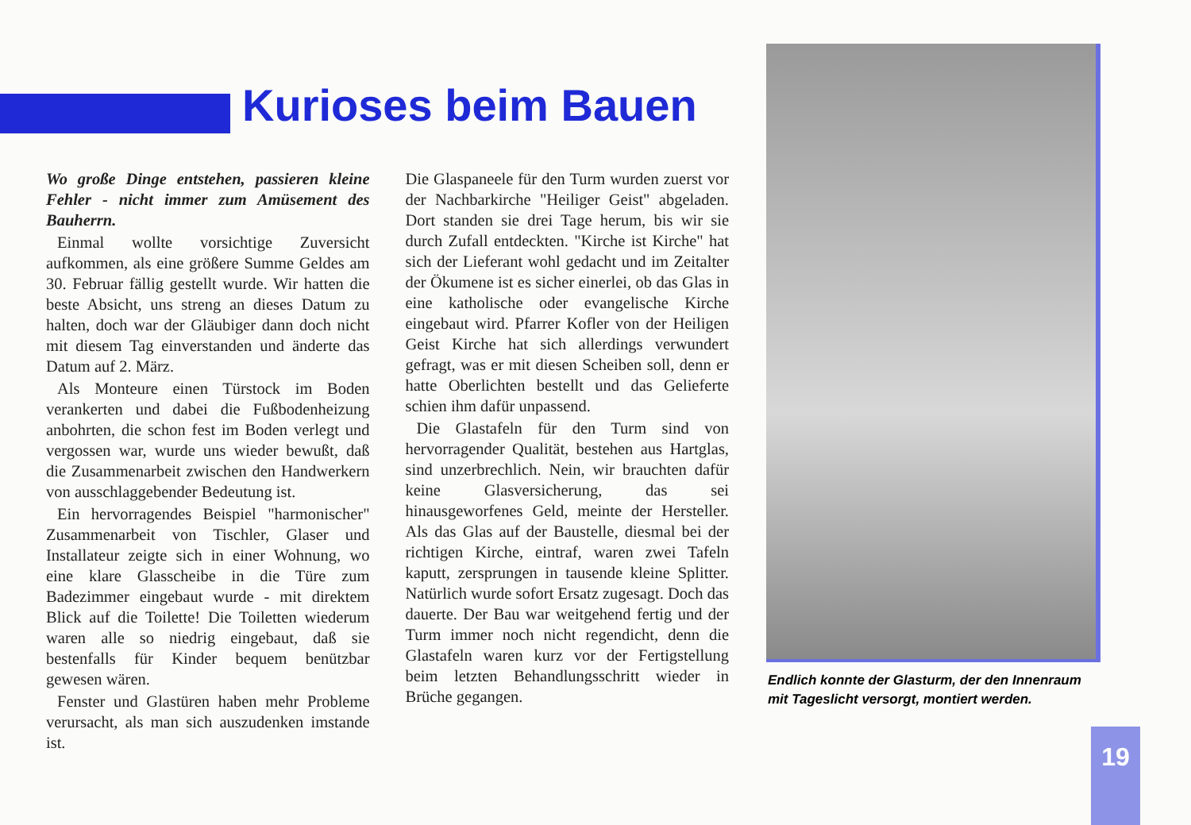Kurioses beim Bauen
Wo große Dinge entstehen, passieren kleine Fehler - nicht immer zum Amüsement des Bauherrn.
Einmal wollte vorsichtige Zuversicht aufkommen, als eine größere Summe Geldes am 30. Februar fällig gestellt wurde. Wir hatten die beste Absicht, uns streng an dieses Datum zu halten, doch war der Gläubiger dann doch nicht mit diesem Tag einverstanden und änderte das Datum auf 2. März.
Als Monteure einen Türstock im Boden verankerten und dabei die Fußbodenheizung anbohrten, die schon fest im Boden verlegt und vergossen war, wurde uns wieder bewußt, daß die Zusammenarbeit zwischen den Handwerkern von ausschlaggebender Bedeutung ist.
Ein hervorragendes Beispiel "harmonischer" Zusammenarbeit von Tischler, Glaser und Installateur zeigte sich in einer Wohnung, wo eine klare Glasscheibe in die Türe zum Badezimmer eingebaut wurde - mit direktem Blick auf die Toilette! Die Toiletten wiederum waren alle so niedrig eingebaut, daß sie bestenfalls für Kinder bequem benützbar gewesen wären.
Fenster und Glastüren haben mehr Probleme verursacht, als man sich auszudenken imstande ist.
Die Glaspaneele für den Turm wurden zuerst vor der Nachbarkirche "Heiliger Geist" abgeladen. Dort standen sie drei Tage herum, bis wir sie durch Zufall entdeckten. "Kirche ist Kirche" hat sich der Lieferant wohl gedacht und im Zeitalter der Ökumene ist es sicher einerlei, ob das Glas in eine katholische oder evangelische Kirche eingebaut wird. Pfarrer Kofler von der Heiligen Geist Kirche hat sich allerdings verwundert gefragt, was er mit diesen Scheiben soll, denn er hatte Oberlichten bestellt und das Gelieferte schien ihm dafür unpassend.
Die Glastafeln für den Turm sind von hervorragender Qualität, bestehen aus Hartglas, sind unzerbrechlich. Nein, wir brauchten dafür keine Glasversicherung, das sei hinausgeworfenes Geld, meinte der Hersteller. Als das Glas auf der Baustelle, diesmal bei der richtigen Kirche, eintraf, waren zwei Tafeln kaputt, zersprungen in tausende kleine Splitter. Natürlich wurde sofort Ersatz zugesagt. Doch das dauerte. Der Bau war weitgehend fertig und der Turm immer noch nicht regendicht, denn die Glastafeln waren kurz vor der Fertigstellung beim letzten Behandlungsschritt wieder in Brüche gegangen.
Endlich konnte der Glasturm, der den Innenraum mit Tageslicht versorgt, montiert werden.
19